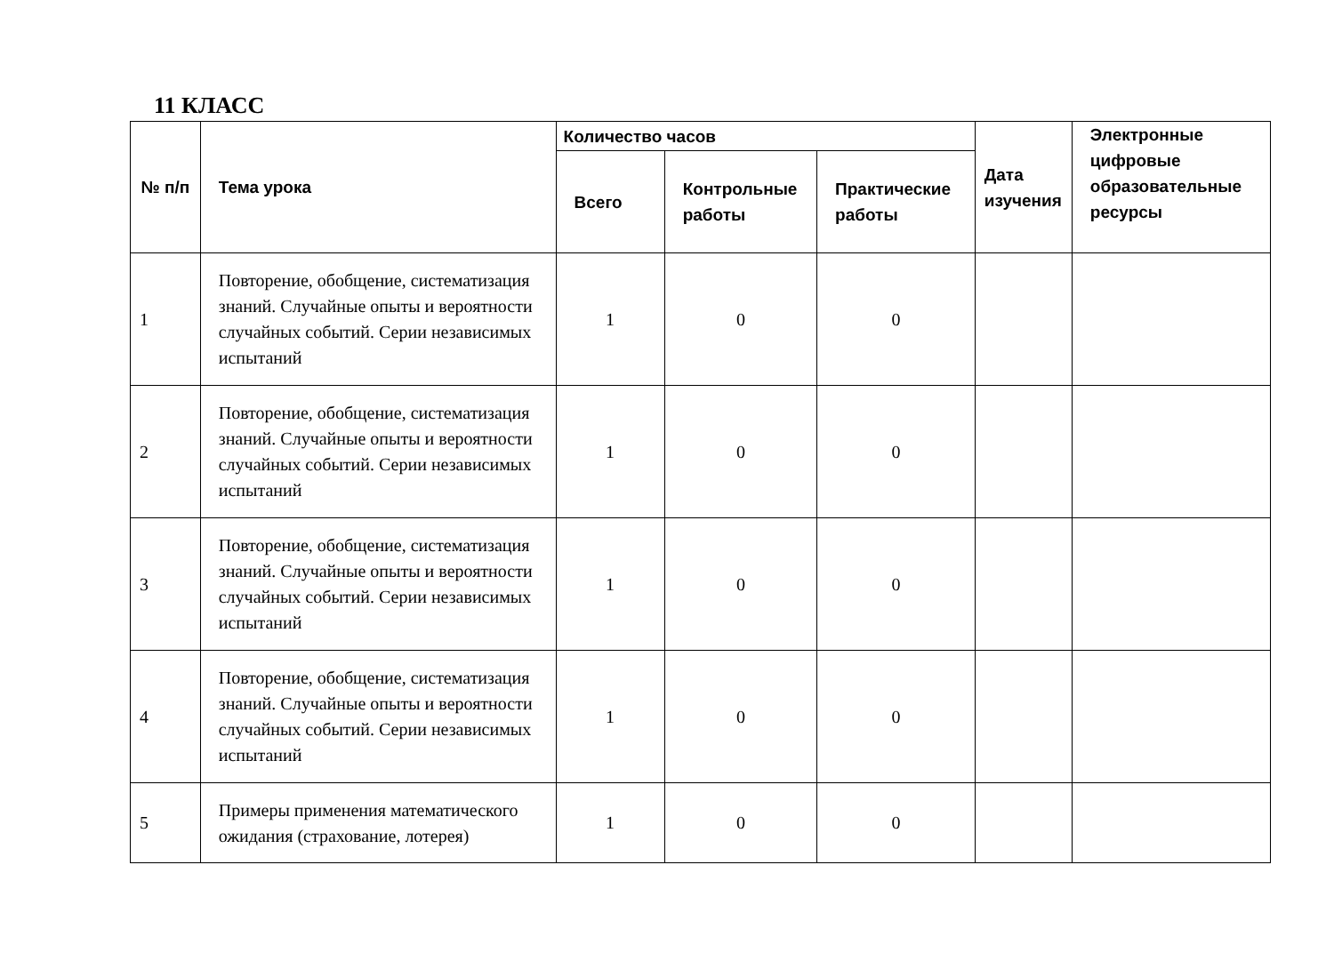11 КЛАСС
| № п/п | Тема урока | Количество часов | | | Дата изучения | Электронные цифровые образовательные ресурсы |
| --- | --- | --- | --- | --- | --- | --- |
| | | Всего | Контрольные работы | Практические работы | | |
| 1 | Повторение, обобщение, систематизация знаний. Случайные опыты и вероятности случайных событий. Серии независимых испытаний | 1 | 0 | 0 | | |
| 2 | Повторение, обобщение, систематизация знаний. Случайные опыты и вероятности случайных событий. Серии независимых испытаний | 1 | 0 | 0 | | |
| 3 | Повторение, обобщение, систематизация знаний. Случайные опыты и вероятности случайных событий. Серии независимых испытаний | 1 | 0 | 0 | | |
| 4 | Повторение, обобщение, систематизация знаний. Случайные опыты и вероятности случайных событий. Серии независимых испытаний | 1 | 0 | 0 | | |
| 5 | Примеры применения математического ожидания (страхование, лотерея) | 1 | 0 | 0 | | |